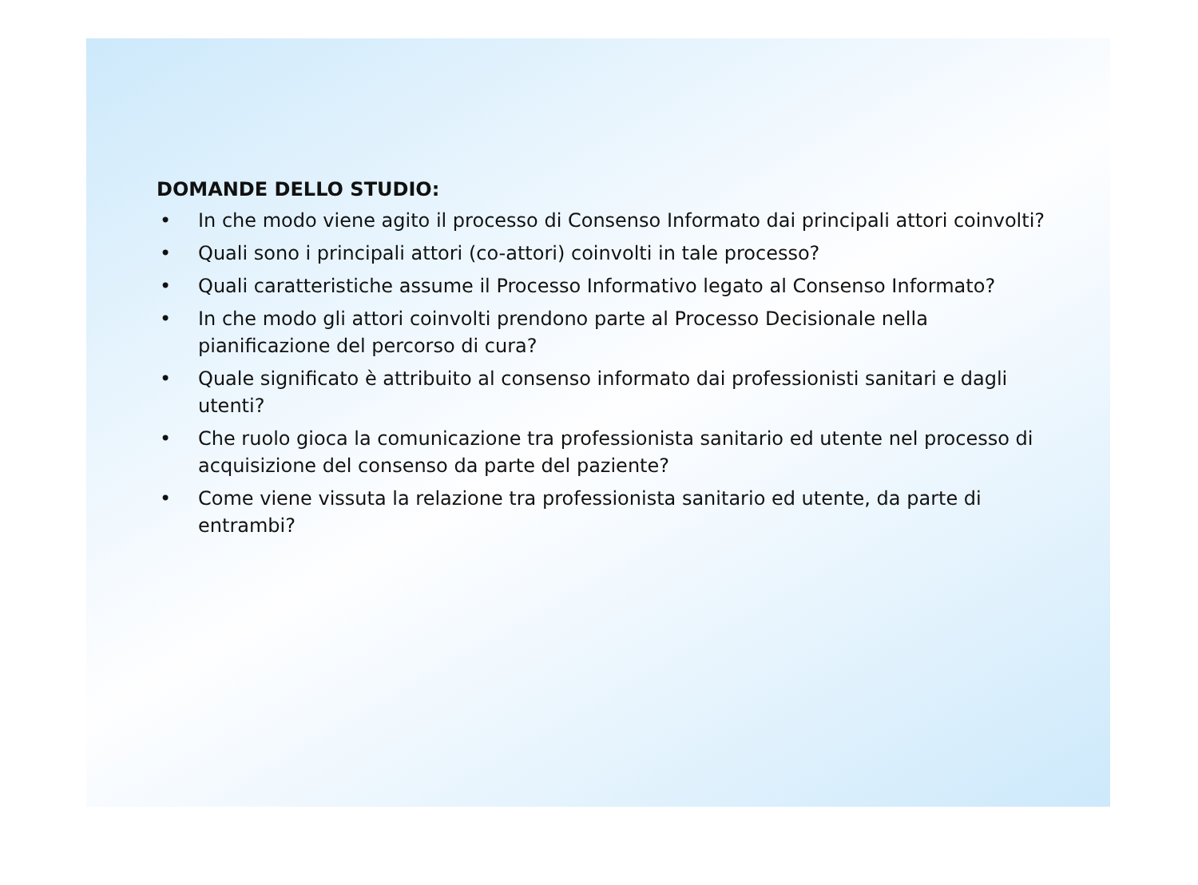DOMANDE DELLO STUDIO:
• In che modo viene agito il processo di Consenso Informato dai principali attori coinvolti?
• Quali sono i principali attori (co-attori) coinvolti in tale processo?
• Quali caratteristiche assume il Processo Informativo legato al Consenso Informato?
• In che modo gli attori coinvolti prendono parte al Processo Decisionale nella pianificazione del percorso di cura?
• Quale significato è attribuito al consenso informato dai professionisti sanitari e dagli utenti?
• Che ruolo gioca la comunicazione tra professionista sanitario ed utente nel processo di acquisizione del consenso da parte del paziente?
• Come viene vissuta la relazione tra professionista sanitario ed utente, da parte di entrambi?